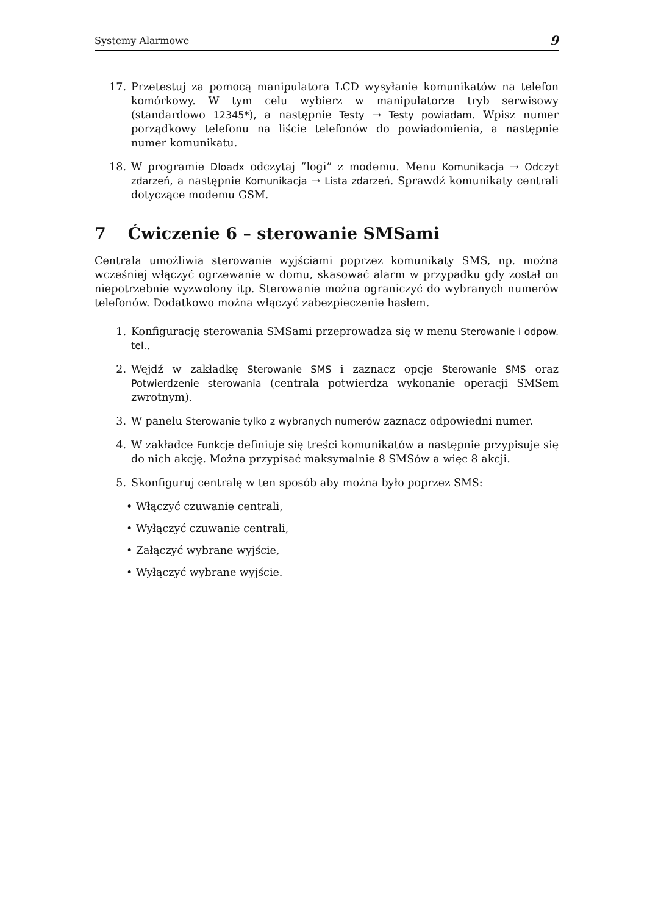Systemy Alarmowe 9
17. Przetestuj za pomocą manipulatora LCD wysyłanie komunikatów na telefon komórkowy. W tym celu wybierz w manipulatorze tryb serwisowy (standardowo 12345*), a następnie Testy → Testy powiadam. Wpisz numer porządkowy telefonu na liście telefonów do powiadomienia, a następnie numer komunikatu.
18. W programie Dloadx odczytaj ”logi” z modemu. Menu Komunikacja → Odczyt zdarzeń, a następnie Komunikacja → Lista zdarzeń. Sprawdź komunikaty centrali dotyczące modemu GSM.
7 Ćwiczenie 6 – sterowanie SMSami
Centrala umożliwia sterowanie wyjściami poprzez komunikaty SMS, np. można wcześniej włączyć ogrzewanie w domu, skasować alarm w przypadku gdy został on niepotrzebnie wyzwolony itp. Sterowanie można ograniczyć do wybranych numerów telefonów. Dodatkowo można włączyć zabezpieczenie hasłem.
1. Konfigurację sterowania SMSami przeprowadza się w menu Sterowanie i odpow. tel..
2. Wejdź w zakładkę Sterowanie SMS i zaznacz opcje Sterowanie SMS oraz Potwierdzenie sterowania (centrala potwierdza wykonanie operacji SMSem zwrotnym).
3. W panelu Sterowanie tylko z wybranych numerów zaznacz odpowiedni numer.
4. W zakładce Funkcje definiuje się treści komunikatów a następnie przypisuje się do nich akcję. Można przypisać maksymalnie 8 SMSów a więc 8 akcji.
5. Skonfiguruj centralę w ten sposób aby można było poprzez SMS:
• Włączyć czuwanie centrali,
• Wyłączyć czuwanie centrali,
• Załączyć wybrane wyjście,
• Wyłączyć wybrane wyjście.